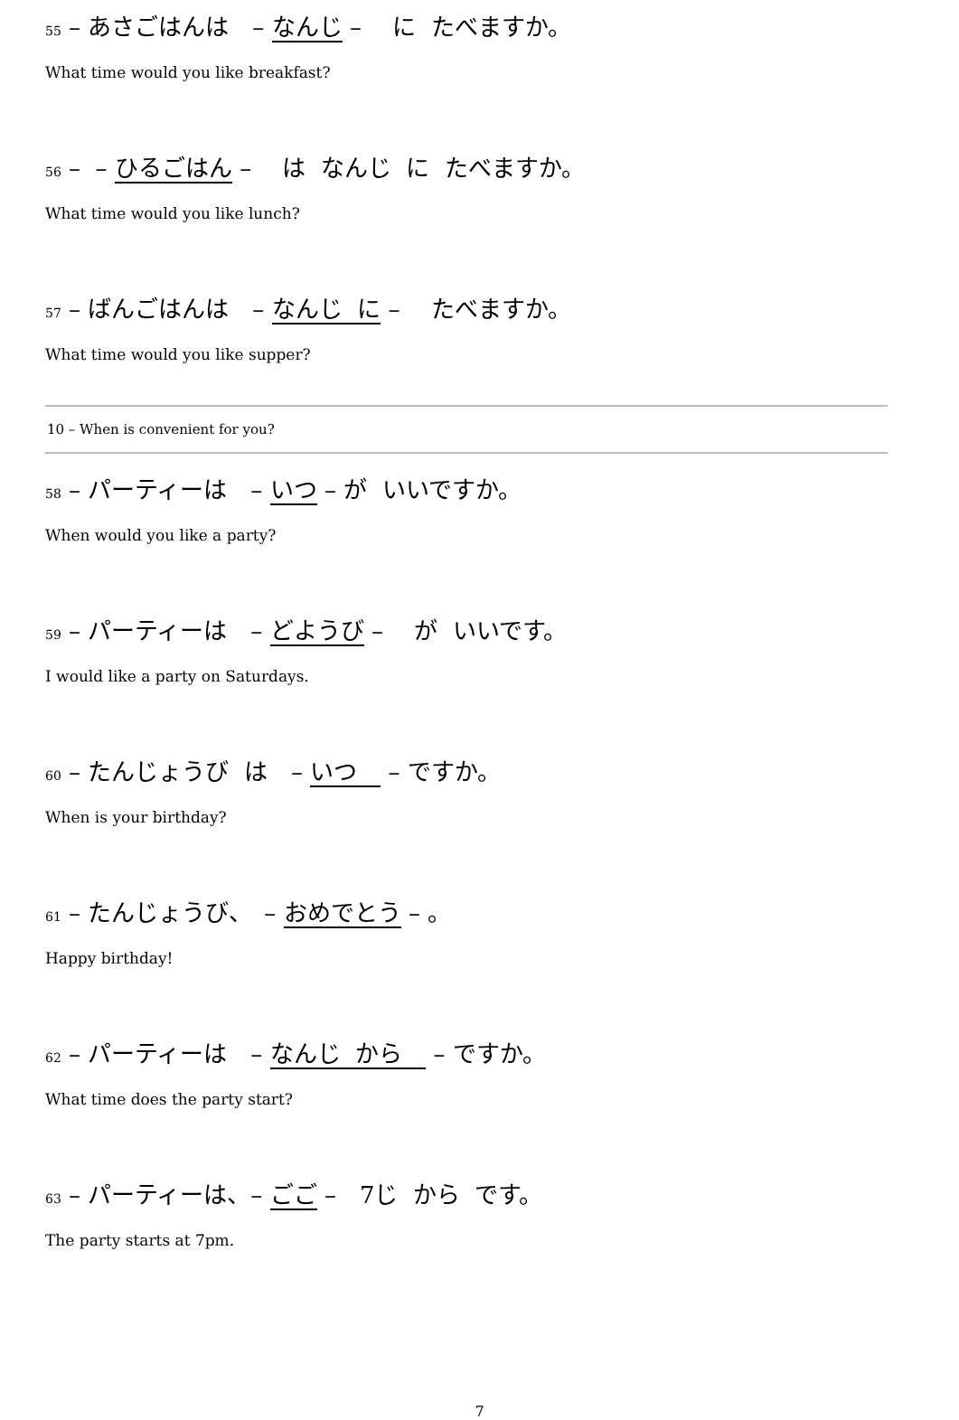55 – あさごはんは　– なんじ –　 に たべますか。
What time would you like breakfast?
56 – – ひるごはん –　 は なんじ に たべますか。
What time would you like lunch?
57 – ばんごはんは　– なんじ に –　 たべますか。
What time would you like supper?
10 – When is convenient for you?
58 – パーティーは　– いつ – が いいですか。
When would you like a party?
59 – パーティーは　– どようび –　 が いいです。
I would like a party on Saturdays.
60 – たんじょうび は　– いつ　 – ですか。
When is your birthday?
61 – たんじょうび、　– おめでとう – 。
Happy birthday!
62 – パーティーは　– なんじ から　 – ですか。
What time does the party start?
63 – パーティーは、– ごご –　7じ から です。
The party starts at 7pm.
7